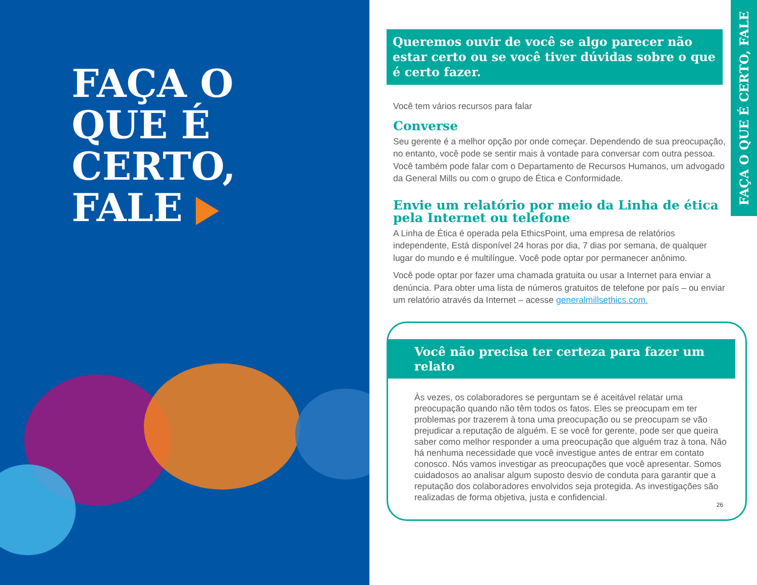FAÇA O
QUE É
CERTO,
FALE
FAÇA O QUE É CERTO, FALE
Queremos ouvir de você se algo parecer não estar certo ou se você tiver dúvidas sobre o que é certo fazer.
Você tem vários recursos para falar
Converse
Seu gerente é a melhor opção por onde começar. Dependendo de sua preocupação, no entanto, você pode se sentir mais à vontade para conversar com outra pessoa. Você também pode falar com o Departamento de Recursos Humanos, um advogado da General Mills ou com o grupo de Ética e Conformidade.
Envie um relatório por meio da Linha de ética pela Internet ou telefone
A Linha de Ética é operada pela EthicsPoint, uma empresa de relatórios independente, Está disponível 24 horas por dia, 7 dias por semana, de qualquer lugar do mundo e é multilíngue. Você pode optar por permanecer anônimo.
Você pode optar por fazer uma chamada gratuita ou usar a Internet para enviar a denúncia. Para obter uma lista de números gratuitos de telefone por país – ou enviar um relatório através da Internet – acesse generalmillsethics.com.
Você não precisa ter certeza para fazer um relato
Às vezes, os colaboradores se perguntam se é aceitável relatar uma preocupação quando não têm todos os fatos. Eles se preocupam em ter problemas por trazerem à tona uma preocupação ou se preocupam se vão prejudicar a reputação de alguém. E se você for gerente, pode ser que queira saber como melhor responder a uma preocupação que alguém traz à tona. Não há nenhuma necessidade que você investigue antes de entrar em contato conosco. Nós vamos investigar as preocupações que você apresentar. Somos cuidadosos ao analisar algum suposto desvio de conduta para garantir que a reputação dos colaboradores envolvidos seja protegida. As investigações são realizadas de forma objetiva, justa e confidencial.
26